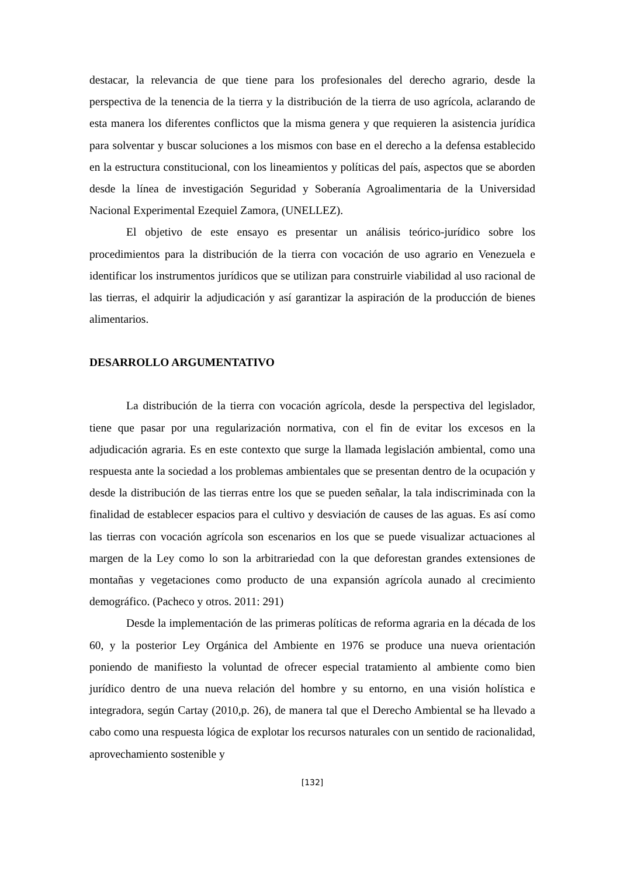destacar, la relevancia de que tiene para los profesionales del derecho agrario, desde la perspectiva de la tenencia de la tierra y la distribución de la tierra de uso agrícola, aclarando de esta manera los diferentes conflictos que la misma genera y que requieren la asistencia jurídica para solventar y buscar soluciones a los mismos con base en el derecho a la defensa establecido en la estructura constitucional, con los lineamientos y políticas del país, aspectos que se aborden desde la línea de investigación Seguridad y Soberanía Agroalimentaria de la Universidad Nacional Experimental Ezequiel Zamora, (UNELLEZ).
El objetivo de este ensayo es presentar un análisis teórico-jurídico sobre los procedimientos para la distribución de la tierra con vocación de uso agrario en Venezuela e identificar los instrumentos jurídicos que se utilizan para construirle viabilidad al uso racional de las tierras, el adquirir la adjudicación y así garantizar la aspiración de la producción de bienes alimentarios.
DESARROLLO ARGUMENTATIVO
La distribución de la tierra con vocación agrícola, desde la perspectiva del legislador, tiene que pasar por una regularización normativa, con el fin de evitar los excesos en la adjudicación agraria. Es en este contexto que surge la llamada legislación ambiental, como una respuesta ante la sociedad a los problemas ambientales que se presentan dentro de la ocupación y desde la distribución de las tierras entre los que se pueden señalar, la tala indiscriminada con la finalidad de establecer espacios para el cultivo y desviación de causes de las aguas. Es así como las tierras con vocación agrícola son escenarios en los que se puede visualizar actuaciones al margen de la Ley como lo son la arbitrariedad con la que deforestan grandes extensiones de montañas y vegetaciones como producto de una expansión agrícola aunado al crecimiento demográfico. (Pacheco y otros. 2011: 291)
Desde la implementación de las primeras políticas de reforma agraria en la década de los 60, y la posterior Ley Orgánica del Ambiente en 1976 se produce una nueva orientación poniendo de manifiesto la voluntad de ofrecer especial tratamiento al ambiente como bien jurídico dentro de una nueva relación del hombre y su entorno, en una visión holística e integradora, según Cartay (2010,p. 26), de manera tal que el Derecho Ambiental se ha llevado a cabo como una respuesta lógica de explotar los recursos naturales con un sentido de racionalidad, aprovechamiento sostenible y
[132]